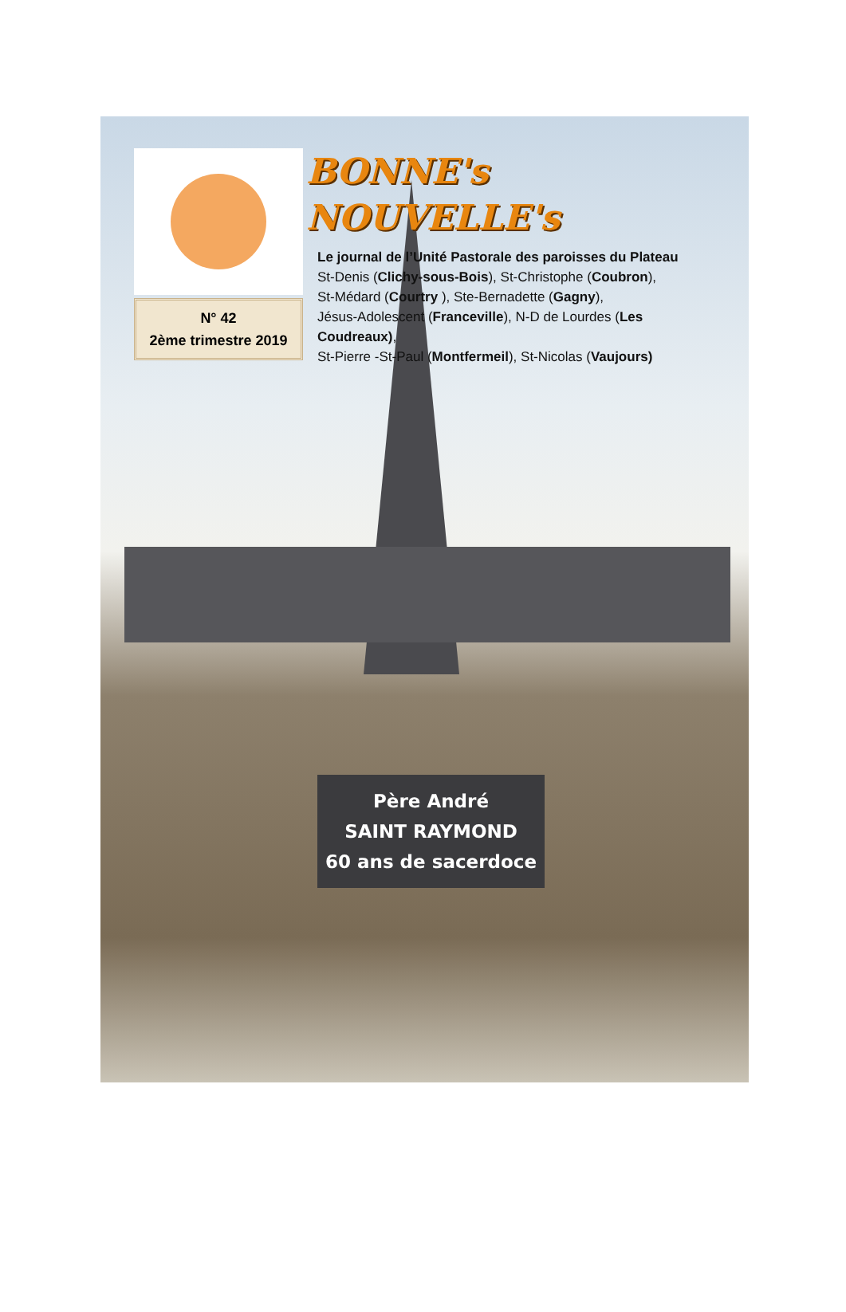N° 42
2ème trimestre 2019
BONNE's
NOUVELLE's
Le journal de l’Unité Pastorale des paroisses du Plateau
St-Denis (Clichy-sous-Bois), St-Christophe (Coubron),
St-Médard (Courtry ), Ste-Bernadette (Gagny),
Jésus-Adolescent (Franceville), N-D de Lourdes (Les Coudreaux),
St-Pierre -St-Paul (Montfermeil), St-Nicolas (Vaujours)
Père André
SAINT RAYMOND
60 ans de sacerdoce